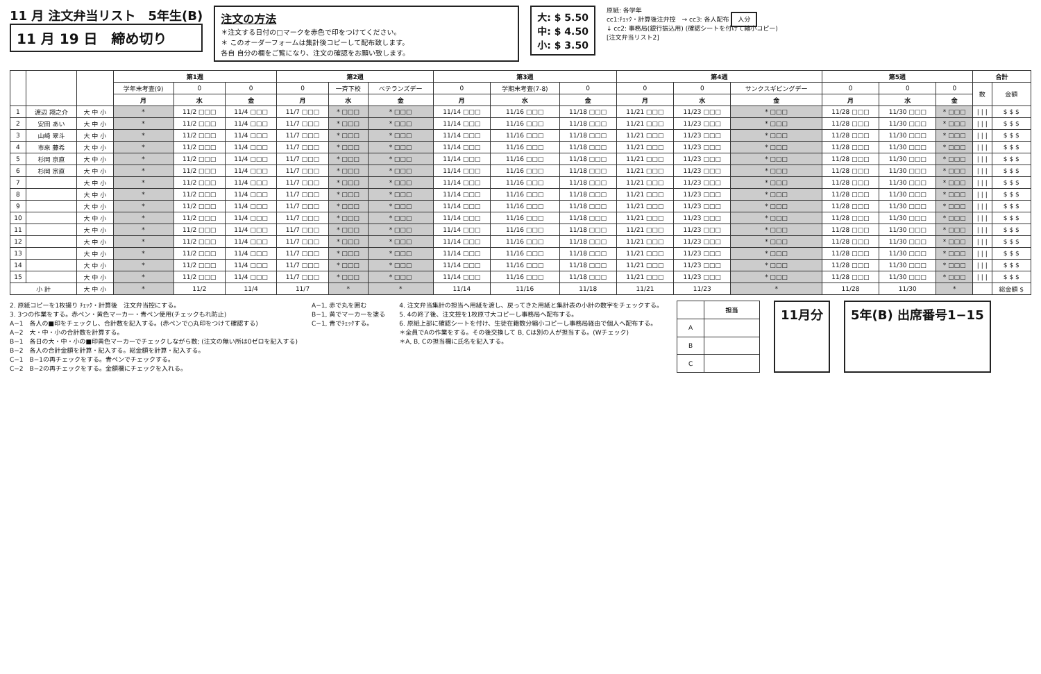11 月 注文弁当リスト　5年生(B)
11 月 19 日　締め切り
注文の方法
＊注文する日付の□マークを赤色で印をつけてください。
＊ このオーダーフォームは集計後コピーして配布致します。
各自 自分の欄をご覧になり、注文の確認をお願い致します。
大: $ 5.50
中: $ 4.50
小: $ 3.50
原紙: 各学年
cc1:ﾁｪｯｸ・計算後注弁控　→ cc3: 各人配布 人分
↓ cc2: 事務局(銀行振込用) (確認シートを付けて縮小コピー)
[注文弁当リスト2]
| | | | 第1週 | | | 第2週 | | | 第3週 | | | 第4週 | | | 第5週 | | | 合計 | |
| --- | --- | --- | --- | --- | --- | --- | --- | --- | --- | --- | --- | --- | --- | --- | --- | --- | --- | --- | --- |
| | | | 学年末考査(9) | 0 | 0 | 0 | 一斉下校 | ベテランズデー | 0 | 学期末考査(7-8) | 0 | 0 | 0 | サンクスギビングデー | 0 | 0 | 0 | 数 | 金額 |
| | | | 月 | 水 | 金 | 月 | 水 | 金 | 月 | 水 | 金 | 月 | 水 | 金 | 月 | 水 | 金 | | |
| 1 | 渡辺 翔之介 | 大 中 小 | * | 11/2 □□□ | 11/4 □□□ | 11/7 □□□ | * □□□ | * □□□ | 11/14 □□□ | 11/16 □□□ | 11/18 □□□ | 11/21 □□□ | 11/23 □□□ | * □□□ | 11/28 □□□ | 11/30 □□□ | * □□□ | / / / | $ $ $ |
| 2 | 安田 あい | 大 中 小 | * | 11/2 □□□ | 11/4 □□□ | 11/7 □□□ | * □□□ | * □□□ | 11/14 □□□ | 11/16 □□□ | 11/18 □□□ | 11/21 □□□ | 11/23 □□□ | * □□□ | 11/28 □□□ | 11/30 □□□ | * □□□ | / / / | $ $ $ |
| 3 | 山崎 翠斗 | 大 中 小 | * | 11/2 □□□ | 11/4 □□□ | 11/7 □□□ | * □□□ | * □□□ | 11/14 □□□ | 11/16 □□□ | 11/18 □□□ | 11/21 □□□ | 11/23 □□□ | * □□□ | 11/28 □□□ | 11/30 □□□ | * □□□ | / / / | $ $ $ |
| 4 | 市來 藤希 | 大 中 小 | * | 11/2 □□□ | 11/4 □□□ | 11/7 □□□ | * □□□ | * □□□ | 11/14 □□□ | 11/16 □□□ | 11/18 □□□ | 11/21 □□□ | 11/23 □□□ | * □□□ | 11/28 □□□ | 11/30 □□□ | * □□□ | / / / | $ $ $ |
| 5 | 杉岡 京直 | 大 中 小 | * | 11/2 □□□ | 11/4 □□□ | 11/7 □□□ | * □□□ | * □□□ | 11/14 □□□ | 11/16 □□□ | 11/18 □□□ | 11/21 □□□ | 11/23 □□□ | * □□□ | 11/28 □□□ | 11/30 □□□ | * □□□ | / / / | $ $ $ |
| 6 | 杉岡 宗直 | 大 中 小 | * | 11/2 □□□ | 11/4 □□□ | 11/7 □□□ | * □□□ | * □□□ | 11/14 □□□ | 11/16 □□□ | 11/18 □□□ | 11/21 □□□ | 11/23 □□□ | * □□□ | 11/28 □□□ | 11/30 □□□ | * □□□ | / / / | $ $ $ |
| 7 | | 大 中 小 | * | 11/2 □□□ | 11/4 □□□ | 11/7 □□□ | * □□□ | * □□□ | 11/14 □□□ | 11/16 □□□ | 11/18 □□□ | 11/21 □□□ | 11/23 □□□ | * □□□ | 11/28 □□□ | 11/30 □□□ | * □□□ | / / / | $ $ $ |
| 8 | | 大 中 小 | * | 11/2 □□□ | 11/4 □□□ | 11/7 □□□ | * □□□ | * □□□ | 11/14 □□□ | 11/16 □□□ | 11/18 □□□ | 11/21 □□□ | 11/23 □□□ | * □□□ | 11/28 □□□ | 11/30 □□□ | * □□□ | / / / | $ $ $ |
| 9 | | 大 中 小 | * | 11/2 □□□ | 11/4 □□□ | 11/7 □□□ | * □□□ | * □□□ | 11/14 □□□ | 11/16 □□□ | 11/18 □□□ | 11/21 □□□ | 11/23 □□□ | * □□□ | 11/28 □□□ | 11/30 □□□ | * □□□ | / / / | $ $ $ |
| 10 | | 大 中 小 | * | 11/2 □□□ | 11/4 □□□ | 11/7 □□□ | * □□□ | * □□□ | 11/14 □□□ | 11/16 □□□ | 11/18 □□□ | 11/21 □□□ | 11/23 □□□ | * □□□ | 11/28 □□□ | 11/30 □□□ | * □□□ | / / / | $ $ $ |
| 11 | | 大 中 小 | * | 11/2 □□□ | 11/4 □□□ | 11/7 □□□ | * □□□ | * □□□ | 11/14 □□□ | 11/16 □□□ | 11/18 □□□ | 11/21 □□□ | 11/23 □□□ | * □□□ | 11/28 □□□ | 11/30 □□□ | * □□□ | / / / | $ $ $ |
| 12 | | 大 中 小 | * | 11/2 □□□ | 11/4 □□□ | 11/7 □□□ | * □□□ | * □□□ | 11/14 □□□ | 11/16 □□□ | 11/18 □□□ | 11/21 □□□ | 11/23 □□□ | * □□□ | 11/28 □□□ | 11/30 □□□ | * □□□ | / / / | $ $ $ |
| 13 | | 大 中 小 | * | 11/2 □□□ | 11/4 □□□ | 11/7 □□□ | * □□□ | * □□□ | 11/14 □□□ | 11/16 □□□ | 11/18 □□□ | 11/21 □□□ | 11/23 □□□ | * □□□ | 11/28 □□□ | 11/30 □□□ | * □□□ | / / / | $ $ $ |
| 14 | | 大 中 小 | * | 11/2 □□□ | 11/4 □□□ | 11/7 □□□ | * □□□ | * □□□ | 11/14 □□□ | 11/16 □□□ | 11/18 □□□ | 11/21 □□□ | 11/23 □□□ | * □□□ | 11/28 □□□ | 11/30 □□□ | * □□□ | / / / | $ $ $ |
| 15 | | 大 中 小 | * | 11/2 □□□ | 11/4 □□□ | 11/7 □□□ | * □□□ | * □□□ | 11/14 □□□ | 11/16 □□□ | 11/18 □□□ | 11/21 □□□ | 11/23 □□□ | * □□□ | 11/28 □□□ | 11/30 □□□ | * □□□ | / / / | $ $ $ |
| 小 計 | | 大 中 小 | * | 11/2 | 11/4 | 11/7 | * | * | 11/14 | 11/16 | 11/18 | 11/21 | 11/23 | * | 11/28 | 11/30 | * | | 総金額 $ |
2. 原紙コピーを1枚撮り ﾁｪｯｸ・計算後　注文弁当控にする。
3. 3つの作業をする。赤ペン・黄色マーカー・青ペン使用(チェックもれ防止)
A−1　各人の■印をチェックし、合計数を記入する。(赤ペンで○丸印をつけて確認する)
A−2　大・中・小の合計数を計算する。
B−1　各日の大・中・小の■印黄色マーカーでチェックしながら数; (注文の無い所は0ゼロを記入する)
B−2　各人の合計金額を計算・記入する。総金額を計算・記入する。
C−1　B−1の再チェックをする。青ペンでチェックする。
C−2　B−2の再チェックをする。金額欄にチェックを入れる。
A−1, 赤で丸を囲む
B−1, 黄でマーカーを塗る
C−1, 青でﾁｪｯｸする。
4. 注文弁当集計の担当へ用紙を渡し、戻ってきた用紙と集計表の小計の数字をチェックする。
5. 4の終了後、注文控を1枚原寸大コピーし事務局へ配布する。
6. 原紙上部に確認シートを付け、生徒在籍数分縮小コピーし事務局経由で個人へ配布する。
＊全員でAの作業をする。その後交換して B, Cは別の人が担当する。(Wチェック)
＊A, B, Cの担当欄に氏名を記入する。
| | 担当 |
| --- | --- |
| A | |
| B | |
| C | |
11月分 5年(B) 出席番号1−15